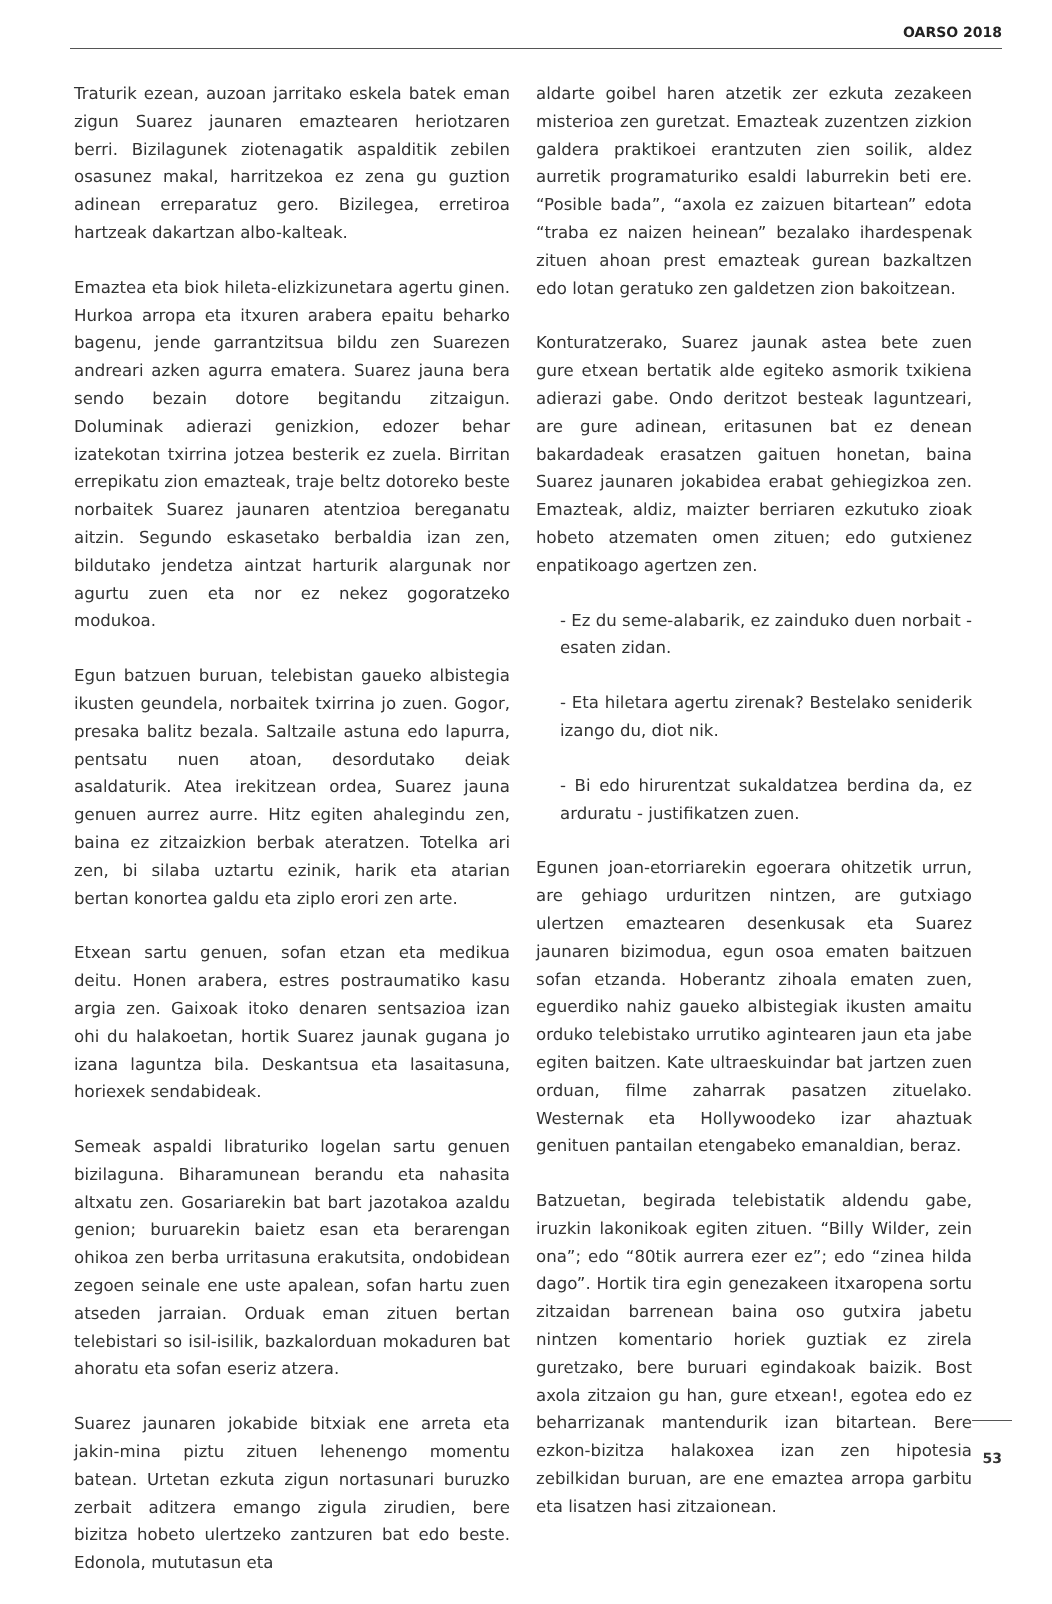OARSO 2018
Traturik ezean, auzoan jarritako eskela batek eman zigun Suarez jaunaren emaztearen heriotzaren berri. Bizilagunek ziotenagatik aspalditik zebilen osasunez makal, harritzekoa ez zena gu guztion adinean erreparatuz gero. Bizilegea, erretiroa hartzeak dakartzan albo-kalteak.
Emaztea eta biok hileta-elizkizunetara agertu ginen. Hurkoa arropa eta itxuren arabera epaitu beharko bagenu, jende garrantzitsua bildu zen Suarezen andreari azken agurra ematera. Suarez jauna bera sendo bezain dotore begitandu zitzaigun. Doluminak adierazi genizkion, edozer behar izatekotan txirrina jotzea besterik ez zuela. Birritan errepikatu zion emazteak, traje beltz dotoreko beste norbaitek Suarez jaunaren atentzioa bereganatu aitzin. Segundo eskasetako berbaldia izan zen, bildutako jendetza aintzat harturik alargunak nor agurtu zuen eta nor ez nekez gogoratzeko modukoa.
Egun batzuen buruan, telebistan gaueko albistegia ikusten geundela, norbaitek txirrina jo zuen. Gogor, presaka balitz bezala. Saltzaile astuna edo lapurra, pentsatu nuen atoan, desordutako deiak asaldaturik. Atea irekitzean ordea, Suarez jauna genuen aurrez aurre. Hitz egiten ahalegindu zen, baina ez zitzaizkion berbak ateratzen. Totelka ari zen, bi silaba uztartu ezinik, harik eta atarian bertan konortea galdu eta ziplo erori zen arte.
Etxean sartu genuen, sofan etzan eta medikua deitu. Honen arabera, estres postraumatiko kasu argia zen. Gaixoak itoko denaren sentsazioa izan ohi du halakoetan, hortik Suarez jaunak gugana jo izana laguntza bila. Deskantsua eta lasaitasuna, horiexek sendabideak.
Semeak aspaldi libraturiko logelan sartu genuen bizilaguna. Biharamunean berandu eta nahasita altxatu zen. Gosariarekin bat bart jazotakoa azaldu genion; buruarekin baietz esan eta berarengan ohikoa zen berba urritasuna erakutsita, ondobidean zegoen seinale ene uste apalean, sofan hartu zuen atseden jarraian. Orduak eman zituen bertan telebistari so isil-isilik, bazkalorduan mokaduren bat ahoratu eta sofan eseriz atzera.
Suarez jaunaren jokabide bitxiak ene arreta eta jakin-mina piztu zituen lehenengo momentu batean. Urtetan ezkuta zigun nortasunari buruzko zerbait aditzera emango zigula zirudien, bere bizitza hobeto ulertzeko zantzuren bat edo beste. Edonola, mututasun eta
aldarte goibel haren atzetik zer ezkuta zezakeen misterioa zen guretzat. Emazteak zuzentzen zizkion galdera praktikoei erantzuten zien soilik, aldez aurretik programaturiko esaldi laburrekin beti ere. “Posible bada”, “axola ez zaizuen bitartean” edota “traba ez naizen heinean” bezalako ihardespenak zituen ahoan prest emazteak gurean bazkaltzen edo lotan geratuko zen galdetzen zion bakoitzean.
Konturatzerako, Suarez jaunak astea bete zuen gure etxean bertatik alde egiteko asmorik txikiena adierazi gabe. Ondo deritzot besteak laguntzeari, are gure adinean, eritasunen bat ez denean bakardadeak erasatzen gaituen honetan, baina Suarez jaunaren jokabidea erabat gehiegizkoa zen. Emazteak, aldiz, maizter berriaren ezkutuko zioak hobeto atzematen omen zituen; edo gutxienez enpatikoago agertzen zen.
- Ez du seme-alabarik, ez zainduko duen norbait - esaten zidan.
- Eta hiletara agertu zirenak? Bestelako seniderik izango du, diot nik.
- Bi edo hirurentzat sukaldatzea berdina da, ez arduratu - justifikatzen zuen.
Egunen joan-etorriarekin egoerara ohitzetik urrun, are gehiago urduritzen nintzen, are gutxiago ulertzen emaztearen desenkusak eta Suarez jaunaren bizimodua, egun osoa ematen baitzuen sofan etzanda. Hoberantz zihoala ematen zuen, eguerdiko nahiz gaueko albistegiak ikusten amaitu orduko telebistako urrutiko agintearen jaun eta jabe egiten baitzen. Kate ultraeskuindar bat jartzen zuen orduan, filme zaharrak pasatzen zituelako. Westernak eta Hollywoodeko izar ahaztuak genituen pantailan etengabeko emanaldian, beraz.
Batzuetan, begirada telebistatik aldendu gabe, iruzkin lakonikoak egiten zituen. “Billy Wilder, zein ona”; edo “80tik aurrera ezer ez”; edo “zinea hilda dago”. Hortik tira egin genezakeen itxaropena sortu zitzaidan barrenean baina oso gutxira jabetu nintzen komentario horiek guztiak ez zirela guretzako, bere buruari egindakoak baizik. Bost axola zitzaion gu han, gure etxean!, egotea edo ez beharrizanak mantendurik izan bitartean. Bere ezkon-bizitza halakoxea izan zen hipotesia zebilkidan buruan, are ene emaztea arropa garbitu eta lisatzen hasi zitzaionean.
53